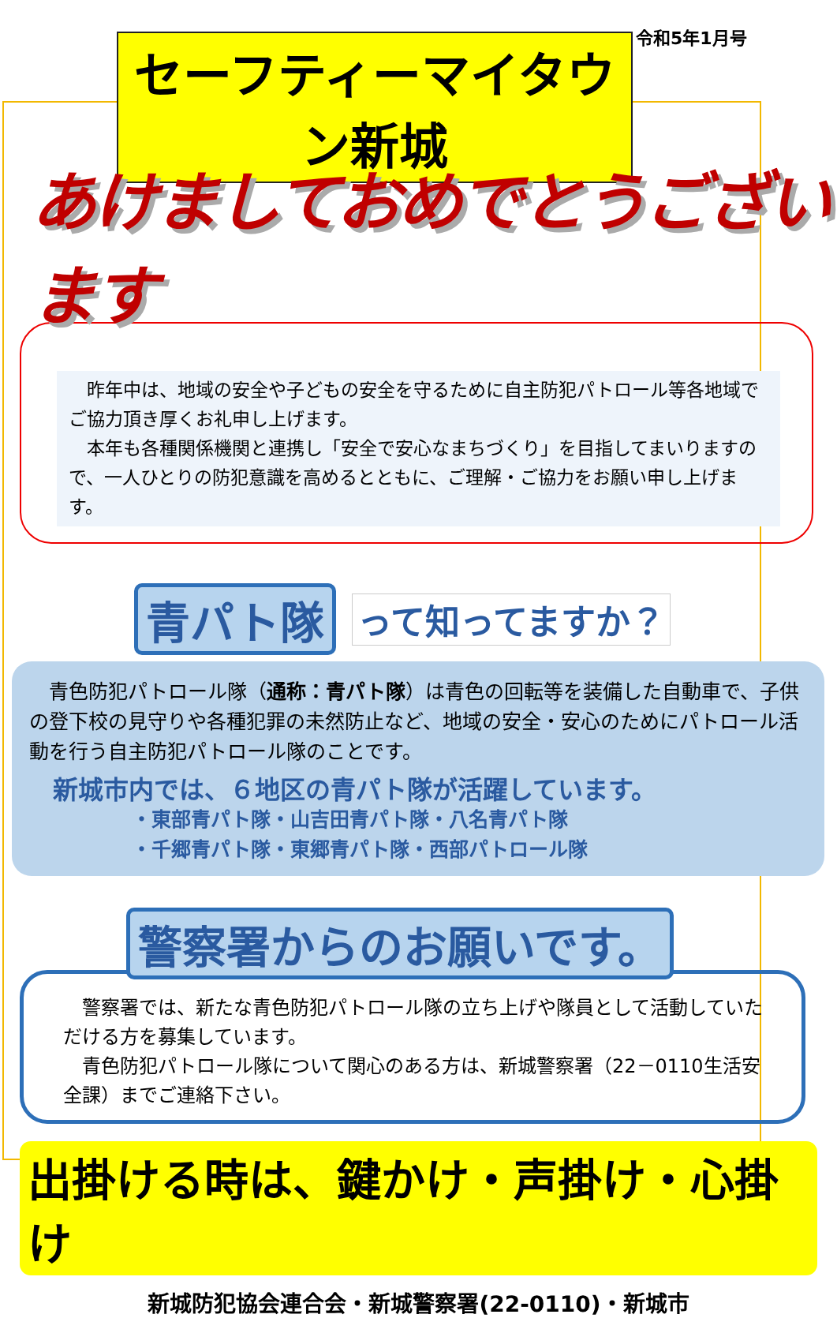セーフティーマイタウン新城
令和5年1月号
あけましておめでとうございます
　昨年中は、地域の安全や子どもの安全を守るために自主防犯パトロール等各地域でご協力頂き厚くお礼申し上げます。
　本年も各種関係機関と連携し「安全で安心なまちづくり」を目指してまいりますので、一人ひとりの防犯意識を高めるとともに、ご理解・ご協力をお願い申し上げます。
青パト隊 って知ってますか？
　青色防犯パトロール隊（通称：青パト隊）は青色の回転等を装備した自動車で、子供の登下校の見守りや各種犯罪の未然防止など、地域の安全・安心のためにパトロール活動を行う自主防犯パトロール隊のことです。
新城市内では、６地区の青パト隊が活躍しています。
・東部青パト隊・山吉田青パト隊・八名青パト隊
・千郷青パト隊・東郷青パト隊・西部パトロール隊
警察署からのお願いです。
　警察署では、新たな青色防犯パトロール隊の立ち上げや隊員として活動していただける方を募集しています。
　青色防犯パトロール隊について関心のある方は、新城警察署（22－0110生活安全課）までご連絡下さい。
出掛ける時は、鍵かけ・声掛け・心掛け
新城防犯協会連合会・新城警察署(22-0110)・新城市